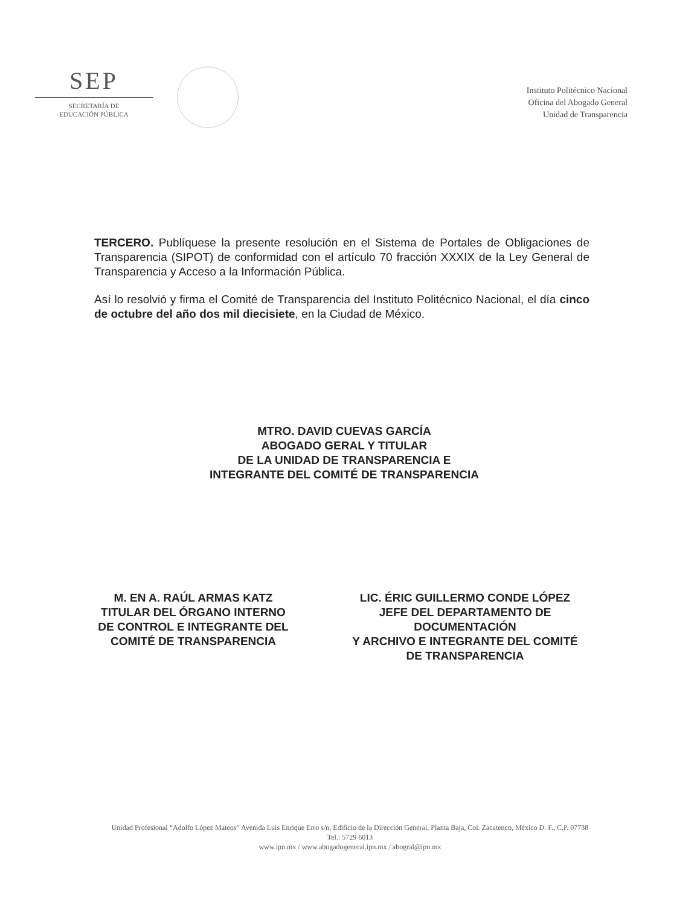SEP
SECRETARÍA DE
EDUCACIÓN PÚBLICA
Instituto Politécnico Nacional
Oficina del Abogado General
Unidad de Transparencia
TERCERO. Publíquese la presente resolución en el Sistema de Portales de Obligaciones de Transparencia (SIPOT) de conformidad con el artículo 70 fracción XXXIX de la Ley General de Transparencia y Acceso a la Información Pública.
Así lo resolvió y firma el Comité de Transparencia del Instituto Politécnico Nacional, el día cinco de octubre del año dos mil diecisiete, en la Ciudad de México.
MTRO. DAVID CUEVAS GARCÍA
ABOGADO GERAL Y TITULAR
DE LA UNIDAD DE TRANSPARENCIA E
INTEGRANTE DEL COMITÉ DE TRANSPARENCIA
M. EN A. RAÚL ARMAS KATZ
TITULAR DEL ÓRGANO INTERNO
DE CONTROL E INTEGRANTE DEL
COMITÉ DE TRANSPARENCIA
LIC. ÉRIC GUILLERMO CONDE LÓPEZ
JEFE DEL DEPARTAMENTO DE
DOCUMENTACIÓN
Y ARCHIVO E INTEGRANTE DEL COMITÉ
DE TRANSPARENCIA
Unidad Profesional “Adolfo López Mateos” Avenida Luis Enrique Erro s/n, Edificio de la Dirección General, Planta Baja, Col. Zacatenco, México D. F., C.P. 07738
Tel.: 5729 6013
www.ipn.mx / www.abogadogeneral.ipn.mx / abogral@ipn.mx